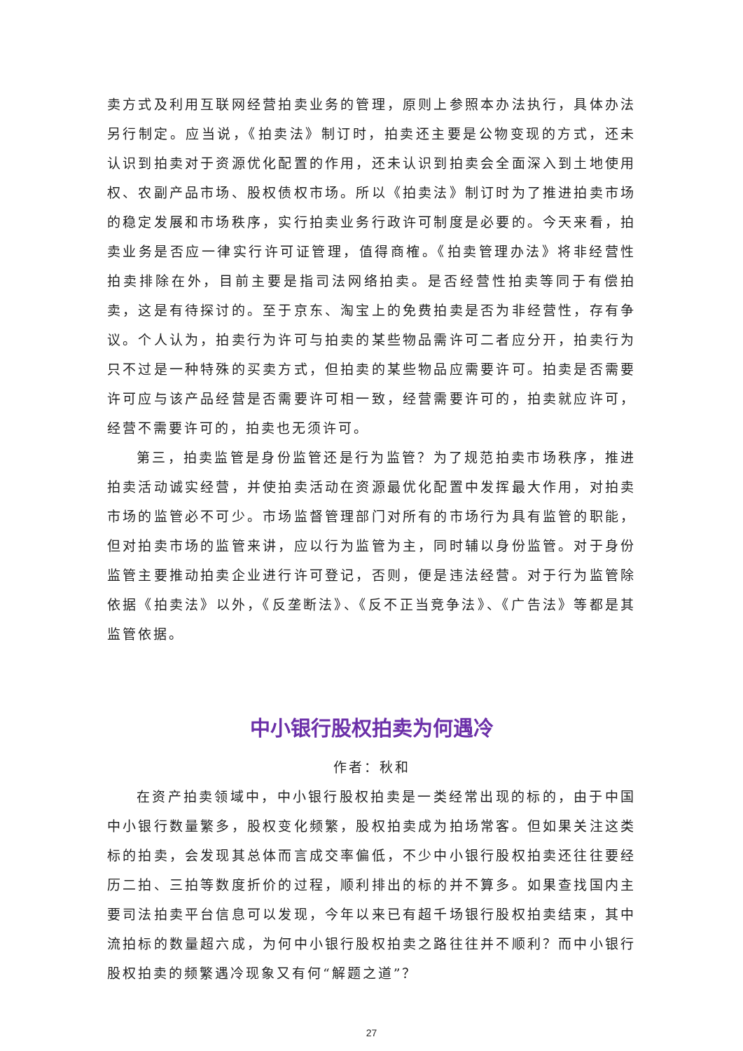卖方式及利用互联网经营拍卖业务的管理，原则上参照本办法执行，具体办法另行制定。应当说，《拍卖法》制订时，拍卖还主要是公物变现的方式，还未认识到拍卖对于资源优化配置的作用，还未认识到拍卖会全面深入到土地使用权、农副产品市场、股权债权市场。所以《拍卖法》制订时为了推进拍卖市场的稳定发展和市场秩序，实行拍卖业务行政许可制度是必要的。今天来看，拍卖业务是否应一律实行许可证管理，值得商榷。《拍卖管理办法》将非经营性拍卖排除在外，目前主要是指司法网络拍卖。是否经营性拍卖等同于有偿拍卖，这是有待探讨的。至于京东、淘宝上的免费拍卖是否为非经营性，存有争议。个人认为，拍卖行为许可与拍卖的某些物品需许可二者应分开，拍卖行为只不过是一种特殊的买卖方式，但拍卖的某些物品应需要许可。拍卖是否需要许可应与该产品经营是否需要许可相一致，经营需要许可的，拍卖就应许可，经营不需要许可的，拍卖也无须许可。
第三，拍卖监管是身份监管还是行为监管？为了规范拍卖市场秩序，推进拍卖活动诚实经营，并使拍卖活动在资源最优化配置中发挥最大作用，对拍卖市场的监管必不可少。市场监督管理部门对所有的市场行为具有监管的职能，但对拍卖市场的监管来讲，应以行为监管为主，同时辅以身份监管。对于身份监管主要推动拍卖企业进行许可登记，否则，便是违法经营。对于行为监管除依据《拍卖法》以外，《反垄断法》、《反不正当竞争法》、《广告法》等都是其监管依据。
中小银行股权拍卖为何遇冷
作者：秋和
在资产拍卖领域中，中小银行股权拍卖是一类经常出现的标的，由于中国中小银行数量繁多，股权变化频繁，股权拍卖成为拍场常客。但如果关注这类标的拍卖，会发现其总体而言成交率偏低，不少中小银行股权拍卖还往往要经历二拍、三拍等数度折价的过程，顺利排出的标的并不算多。如果查找国内主要司法拍卖平台信息可以发现，今年以来已有超千场银行股权拍卖结束，其中流拍标的数量超六成，为何中小银行股权拍卖之路往往并不顺利？而中小银行股权拍卖的频繁遇冷现象又有何“解题之道”？
27